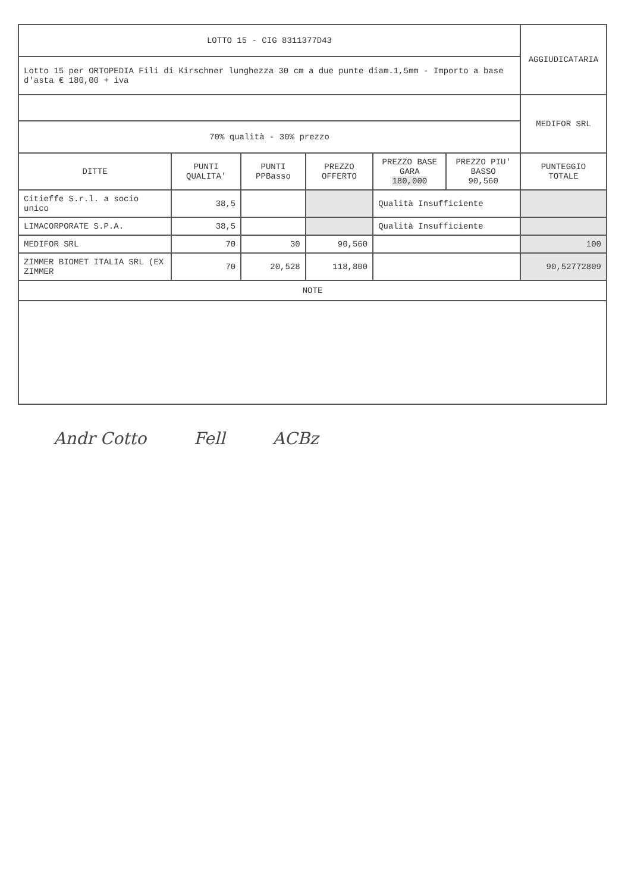| LOTTO 15 - CIG 8311377D43 | | | | | | AGGIUDICATARIA |
| Lotto 15 per ORTOPEDIA Fili di Kirschner lunghezza 30 cm a due punte diam.1,5mm - Importo a base d'asta € 180,00 + iva | | | | | | |
| | | | | | | MEDIFOR SRL |
| 70% qualità - 30% prezzo | | | | | | |
| DITTE | PUNTI QUALITA' | PUNTI PPBasso | PREZZO OFFERTO | PREZZO BASE GARA 180,000 | PREZZO PIU' BASSO 90,560 | PUNTEGGIO TOTALE |
| Citieffe S.r.l. a socio unico | 38,5 | | | Qualità Insufficiente | | |
| LIMACORPORATE S.P.A. | 38,5 | | | Qualità Insufficiente | | |
| MEDIFOR SRL | 70 | 30 | 90,560 | | | 100 |
| ZIMMER BIOMET ITALIA SRL (EX ZIMMER | 70 | 20,528 | 118,800 | | | 90,52772809 |
| NOTE | | | | | | |
Andr Cotto Fell ACBz